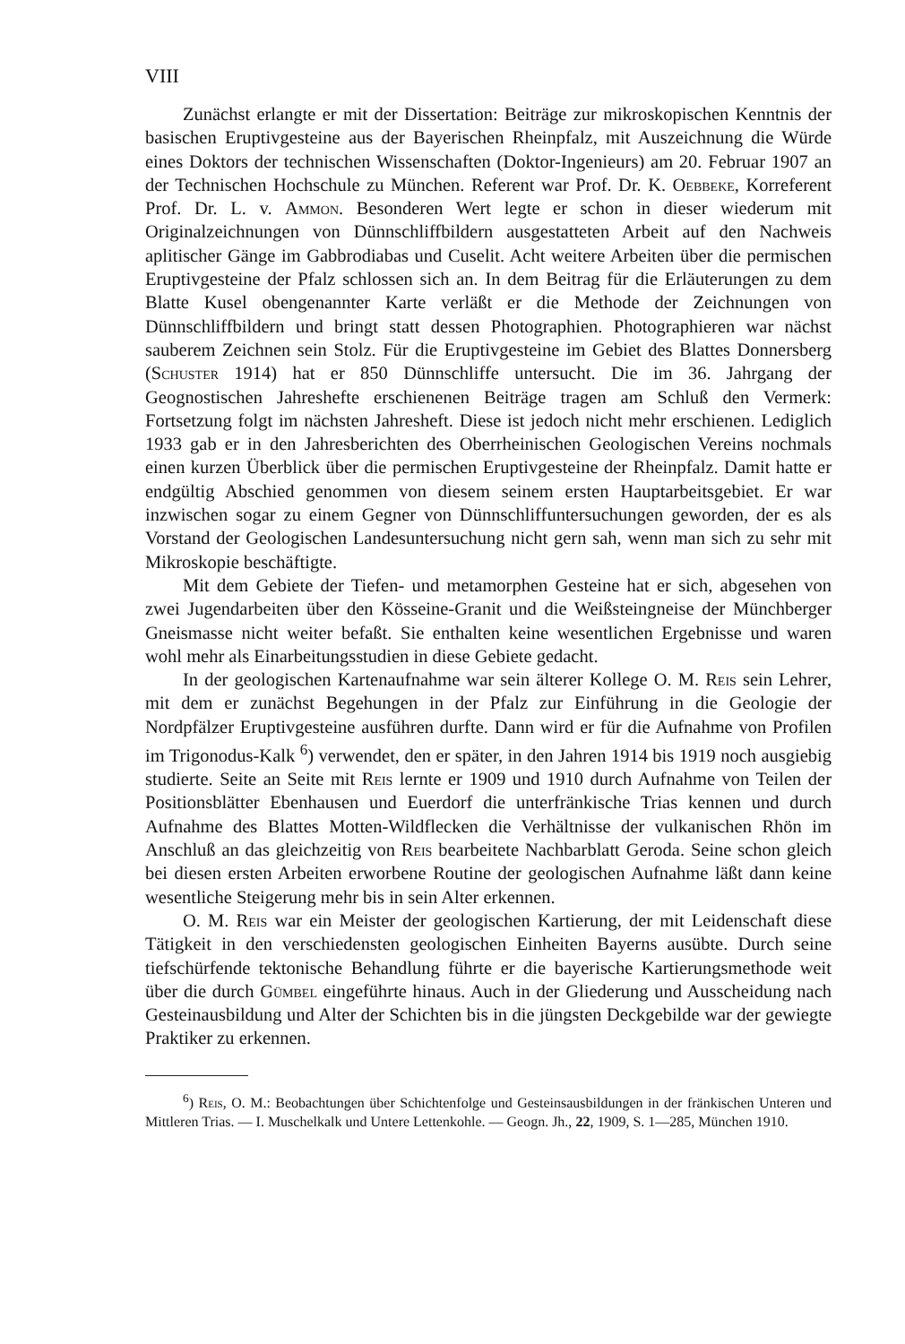VIII
Zunächst erlangte er mit der Dissertation: Beiträge zur mikroskopischen Kenntnis der basischen Eruptivgesteine aus der Bayerischen Rheinpfalz, mit Auszeichnung die Würde eines Doktors der technischen Wissenschaften (Doktor-Ingenieurs) am 20. Februar 1907 an der Technischen Hochschule zu München. Referent war Prof. Dr. K. Oebbeke, Korreferent Prof. Dr. L. v. Ammon. Besonderen Wert legte er schon in dieser wiederum mit Originalzeichnungen von Dünnschliffbildern ausgestatteten Arbeit auf den Nachweis aplitischer Gänge im Gabbrodiabas und Cuselit. Acht weitere Arbeiten über die permischen Eruptivgesteine der Pfalz schlossen sich an. In dem Beitrag für die Erläuterungen zu dem Blatte Kusel obengenannter Karte verläßt er die Methode der Zeichnungen von Dünnschliffbildern und bringt statt dessen Photographien. Photographieren war nächst sauberem Zeichnen sein Stolz. Für die Eruptivgesteine im Gebiet des Blattes Donnersberg (Schuster 1914) hat er 850 Dünnschliffe untersucht. Die im 36. Jahrgang der Geognostischen Jahreshefte erschienenen Beiträge tragen am Schluß den Vermerk: Fortsetzung folgt im nächsten Jahresheft. Diese ist jedoch nicht mehr erschienen. Lediglich 1933 gab er in den Jahresberichten des Oberrheinischen Geologischen Vereins nochmals einen kurzen Überblick über die permischen Eruptivgesteine der Rheinpfalz. Damit hatte er endgültig Abschied genommen von diesem seinem ersten Hauptarbeitsgebiet. Er war inzwischen sogar zu einem Gegner von Dünnschliffuntersuchungen geworden, der es als Vorstand der Geologischen Landesuntersuchung nicht gern sah, wenn man sich zu sehr mit Mikroskopie beschäftigte.
Mit dem Gebiete der Tiefen- und metamorphen Gesteine hat er sich, abgesehen von zwei Jugendarbeiten über den Kösseine-Granit und die Weißsteingneise der Münchberger Gneismasse nicht weiter befaßt. Sie enthalten keine wesentlichen Ergebnisse und waren wohl mehr als Einarbeitungsstudien in diese Gebiete gedacht.
In der geologischen Kartenaufnahme war sein älterer Kollege O. M. Reis sein Lehrer, mit dem er zunächst Begehungen in der Pfalz zur Einführung in die Geologie der Nordpfälzer Eruptivgesteine ausführen durfte. Dann wird er für die Aufnahme von Profilen im Trigonodus-Kalk <sup>6</sup>) verwendet, den er später, in den Jahren 1914 bis 1919 noch ausgiebig studierte. Seite an Seite mit Reis lernte er 1909 und 1910 durch Aufnahme von Teilen der Positionsblätter Ebenhausen und Euerdorf die unterfränkische Trias kennen und durch Aufnahme des Blattes Motten-Wildflecken die Verhältnisse der vulkanischen Rhön im Anschluß an das gleichzeitig von Reis bearbeitete Nachbarblatt Geroda. Seine schon gleich bei diesen ersten Arbeiten erworbene Routine der geologischen Aufnahme läßt dann keine wesentliche Steigerung mehr bis in sein Alter erkennen.
O. M. Reis war ein Meister der geologischen Kartierung, der mit Leidenschaft diese Tätigkeit in den verschiedensten geologischen Einheiten Bayerns ausübte. Durch seine tiefschürfende tektonische Behandlung führte er die bayerische Kartierungsmethode weit über die durch Gümbel eingeführte hinaus. Auch in der Gliederung und Ausscheidung nach Gesteinausbildung und Alter der Schichten bis in die jüngsten Deckgebilde war der gewiegte Praktiker zu erkennen.
<sup>6</sup>) Reis, O. M.: Beobachtungen über Schichtenfolge und Gesteinsausbildungen in der fränkischen Unteren und Mittleren Trias. — I. Muschelkalk und Untere Lettenkohle. — Geogn. Jh., 22, 1909, S. 1—285, München 1910.